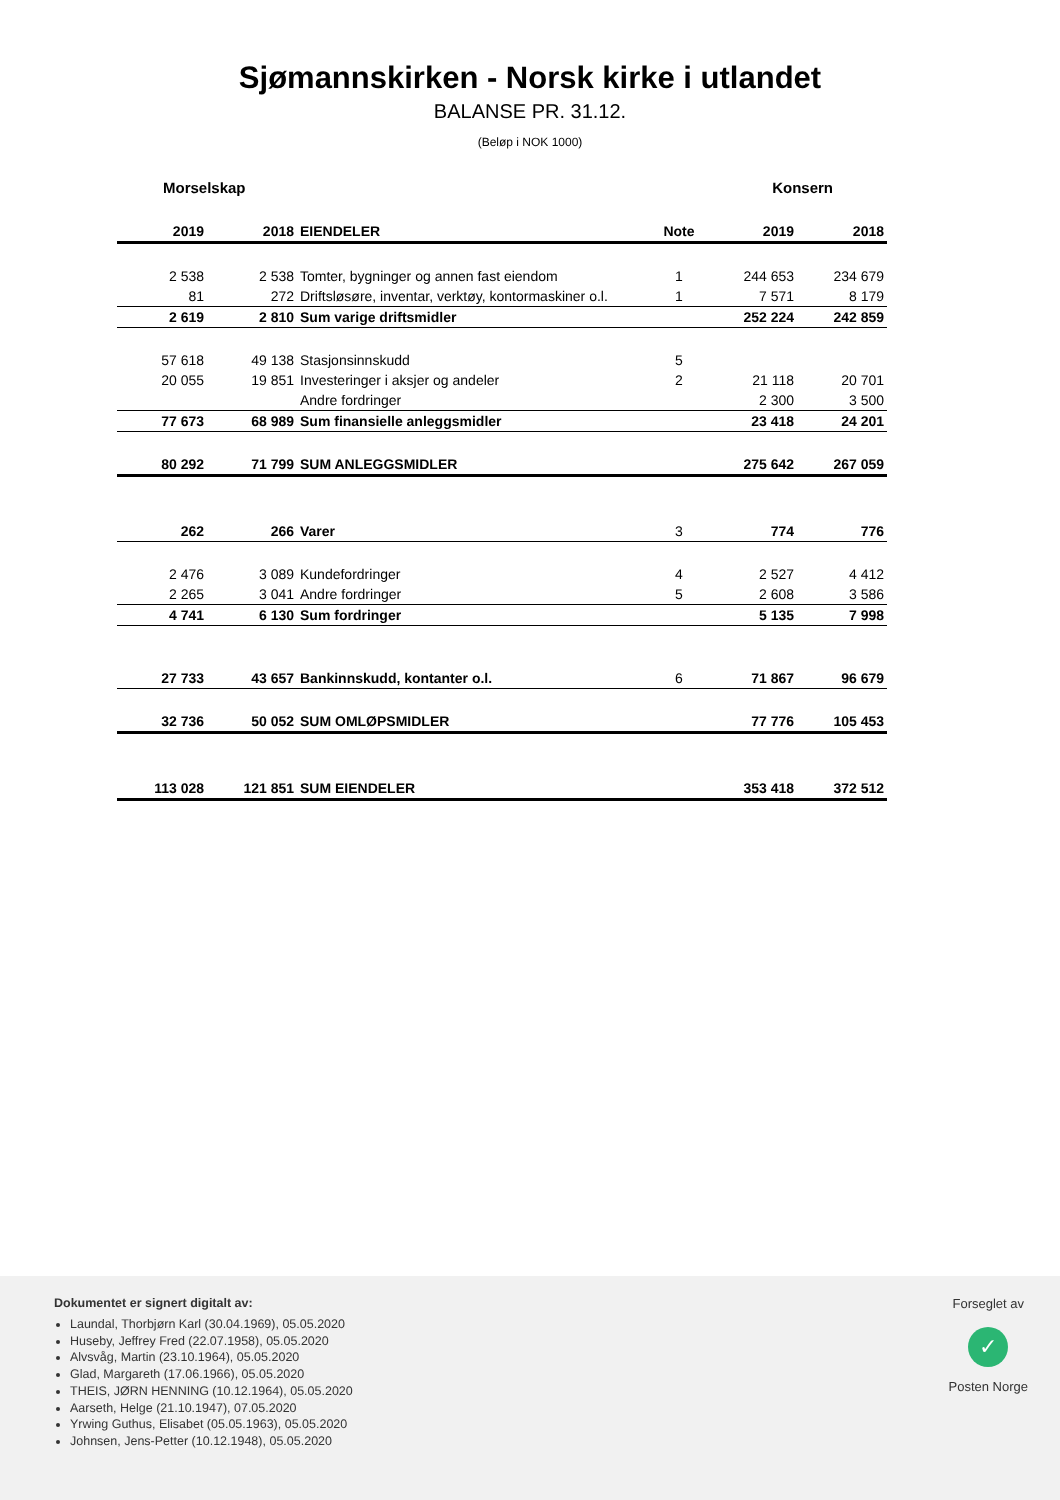Sjømannskirken - Norsk kirke i utlandet
BALANSE PR. 31.12.
(Beløp i NOK 1000)
Morselskap Konsern
| 2019 | 2018 | EIENDELER | Note | 2019 | 2018 |
| --- | --- | --- | --- | --- | --- |
| 2 538 | 2 538 | Tomter, bygninger og annen fast eiendom | 1 | 244 653 | 234 679 |
| 81 | 272 | Driftsløsøre, inventar, verktøy, kontormaskiner o.l. | 1 | 7 571 | 8 179 |
| 2 619 | 2 810 | Sum varige driftsmidler | | 252 224 | 242 859 |
| 57 618 | 49 138 | Stasjonsinnskudd | 5 | | |
| 20 055 | 19 851 | Investeringer i aksjer og andeler | 2 | 21 118 | 20 701 |
| | | Andre fordringer | | 2 300 | 3 500 |
| 77 673 | 68 989 | Sum finansielle anleggsmidler | | 23 418 | 24 201 |
| 80 292 | 71 799 | SUM ANLEGGSMIDLER | | 275 642 | 267 059 |
| 262 | 266 | Varer | 3 | 774 | 776 |
| 2 476 | 3 089 | Kundefordringer | 4 | 2 527 | 4 412 |
| 2 265 | 3 041 | Andre fordringer | 5 | 2 608 | 3 586 |
| 4 741 | 6 130 | Sum fordringer | | 5 135 | 7 998 |
| 27 733 | 43 657 | Bankinnskudd, kontanter o.l. | 6 | 71 867 | 96 679 |
| 32 736 | 50 052 | SUM OMLØPSMIDLER | | 77 776 | 105 453 |
| 113 028 | 121 851 | SUM EIENDELER | | 353 418 | 372 512 |
Dokumentet er signert digitalt av:
Laundal, Thorbjørn Karl (30.04.1969), 05.05.2020
Huseby, Jeffrey Fred (22.07.1958), 05.05.2020
Alvsvåg, Martin (23.10.1964), 05.05.2020
Glad, Margareth (17.06.1966), 05.05.2020
THEIS, JØRN HENNING (10.12.1964), 05.05.2020
Aarseth, Helge (21.10.1947), 07.05.2020
Yrwing Guthus, Elisabet (05.05.1963), 05.05.2020
Johnsen, Jens-Petter (10.12.1948), 05.05.2020
Forseglet av
✓
Posten Norge